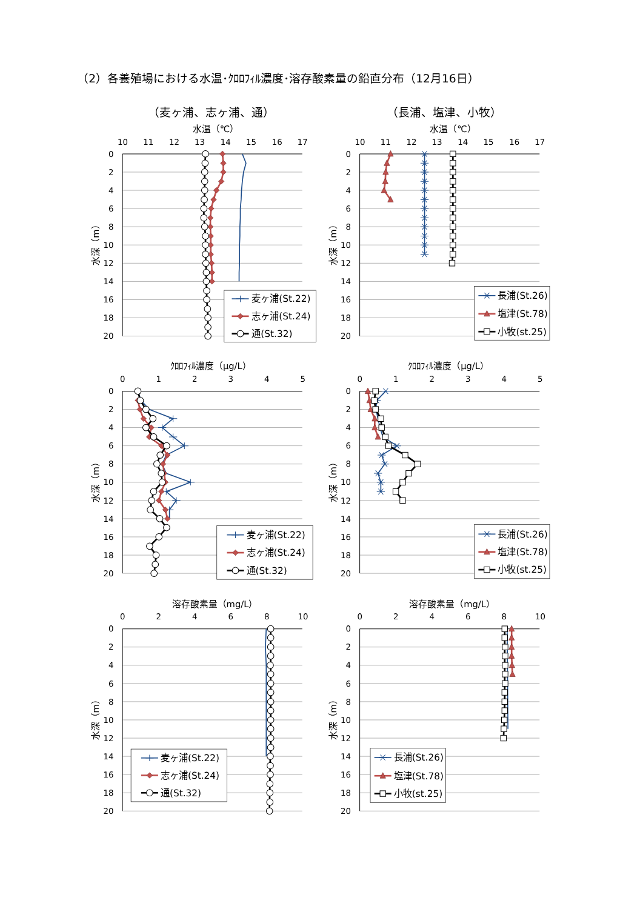（2）各養殖場における水温･ｸﾛﾛﾌｨﾙ濃度･溶存酸素量の鉛直分布（12月16日）
（麦ヶ浦、志ヶ浦、通）
（長浦、塩津、小牧）
水温（℃）
10
11
12
13
14
15
16
17
0
2
4
6
8
10
12
14
16
18
20
水深（m）
麦ヶ浦(St.22)
志ヶ浦(St.24)
通(St.32)
水温（℃）
10
11
12
13
14
15
16
17
0
2
4
6
8
10
12
14
16
18
20
水深（m）
長浦(St.26)
塩津(St.78)
小牧(st.25)
ｸﾛﾛﾌｨﾙ濃度（μg/L）
0
1
2
3
4
5
0
2
4
6
8
10
12
14
16
18
20
水深（m）
麦ヶ浦(St.22)
志ヶ浦(St.24)
通(St.32)
ｸﾛﾛﾌｨﾙ濃度（μg/L）
0
1
2
3
4
5
0
2
4
6
8
10
12
14
16
18
20
水深（m）
長浦(St.26)
塩津(St.78)
小牧(st.25)
溶存酸素量（mg/L）
0
2
4
6
8
10
0
2
4
6
8
10
12
14
16
18
20
水深（m）
麦ヶ浦(St.22)
志ヶ浦(St.24)
通(St.32)
溶存酸素量（mg/L）
0
2
4
6
8
10
0
2
4
6
8
10
12
14
16
18
20
水深（m）
長浦(St.26)
塩津(St.78)
小牧(st.25)